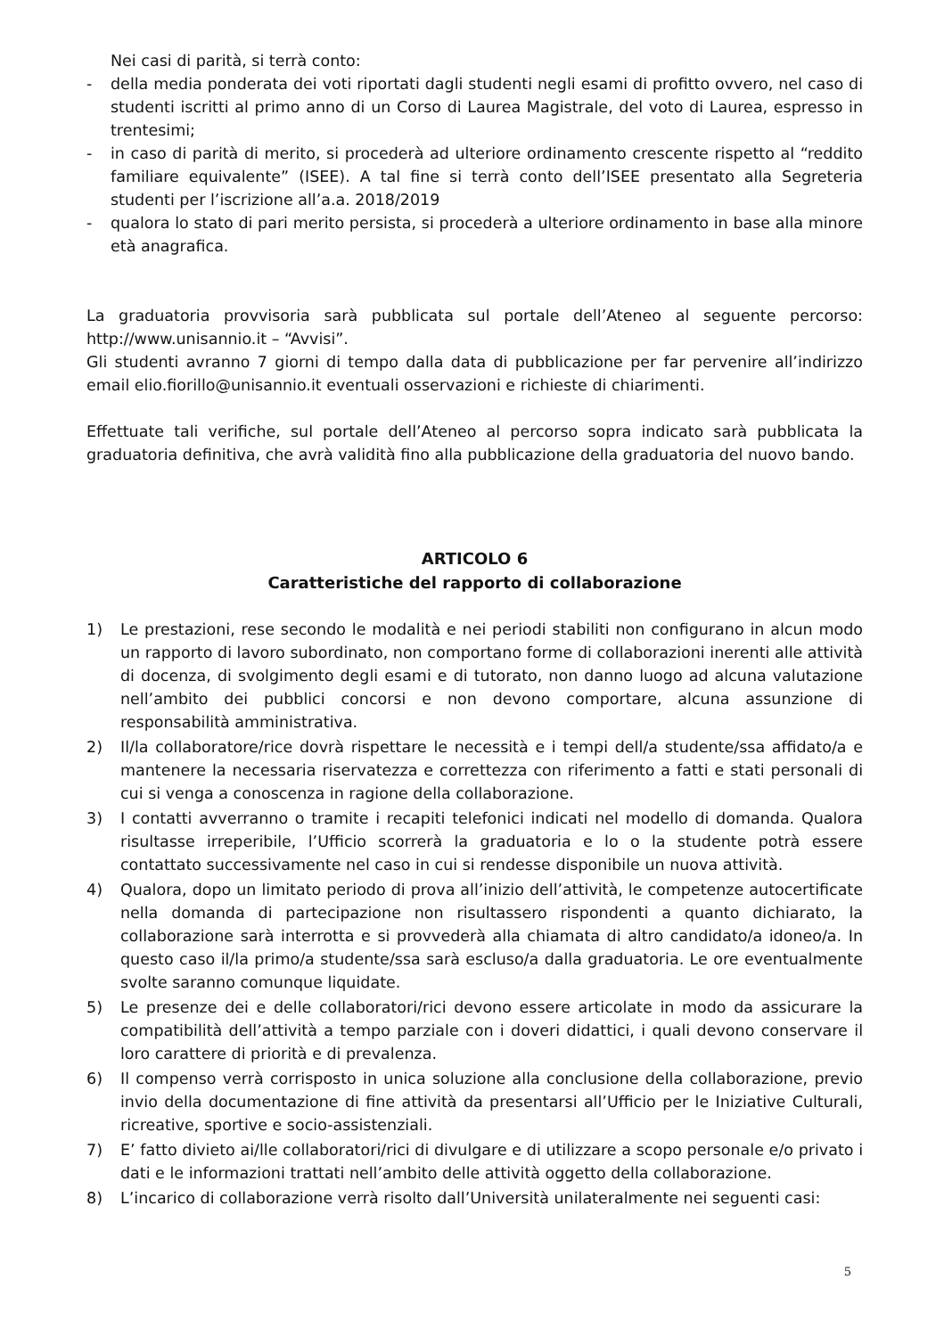Nei casi di parità, si terrà conto:
- della media ponderata dei voti riportati dagli studenti negli esami di profitto ovvero, nel caso di studenti iscritti al primo anno di un Corso di Laurea Magistrale, del voto di Laurea, espresso in trentesimi;
- in caso di parità di merito, si procederà ad ulteriore ordinamento crescente rispetto al “reddito familiare equivalente” (ISEE). A tal fine si terrà conto dell’ISEE presentato alla Segreteria studenti per l’iscrizione all’a.a. 2018/2019
- qualora lo stato di pari merito persista, si procederà a ulteriore ordinamento in base alla minore età anagrafica.
La graduatoria provvisoria sarà pubblicata sul portale dell’Ateneo al seguente percorso: http://www.unisannio.it – “Avvisi”.
Gli studenti avranno 7 giorni di tempo dalla data di pubblicazione per far pervenire all’indirizzo email elio.fiorillo@unisannio.it eventuali osservazioni e richieste di chiarimenti.
Effettuate tali verifiche, sul portale dell’Ateneo al percorso sopra indicato sarà pubblicata la graduatoria definitiva, che avrà validità fino alla pubblicazione della graduatoria del nuovo bando.
ARTICOLO 6
Caratteristiche del rapporto di collaborazione
1) Le prestazioni, rese secondo le modalità e nei periodi stabiliti non configurano in alcun modo un rapporto di lavoro subordinato, non comportano forme di collaborazioni inerenti alle attività di docenza, di svolgimento degli esami e di tutorato, non danno luogo ad alcuna valutazione nell’ambito dei pubblici concorsi e non devono comportare, alcuna assunzione di responsabilità amministrativa.
2) Il/la collaboratore/rice dovrà rispettare le necessità e i tempi dell/a studente/ssa affidato/a e mantenere la necessaria riservatezza e correttezza con riferimento a fatti e stati personali di cui si venga a conoscenza in ragione della collaborazione.
3) I contatti avverranno o tramite i recapiti telefonici indicati nel modello di domanda. Qualora risultasse irreperibile, l’Ufficio scorrerà la graduatoria e lo o la studente potrà essere contattato successivamente nel caso in cui si rendesse disponibile un nuova attività.
4) Qualora, dopo un limitato periodo di prova all’inizio dell’attività, le competenze autocertificate nella domanda di partecipazione non risultassero rispondenti a quanto dichiarato, la collaborazione sarà interrotta e si provvederà alla chiamata di altro candidato/a idoneo/a. In questo caso il/la primo/a studente/ssa sarà escluso/a dalla graduatoria. Le ore eventualmente svolte saranno comunque liquidate.
5) Le presenze dei e delle collaboratori/rici devono essere articolate in modo da assicurare la compatibilità dell’attività a tempo parziale con i doveri didattici, i quali devono conservare il loro carattere di priorità e di prevalenza.
6) Il compenso verrà corrisposto in unica soluzione alla conclusione della collaborazione, previo invio della documentazione di fine attività da presentarsi all’Ufficio per le Iniziative Culturali, ricreative, sportive e socio-assistenziali.
7) E’ fatto divieto ai/lle collaboratori/rici di divulgare e di utilizzare a scopo personale e/o privato i dati e le informazioni trattati nell’ambito delle attività oggetto della collaborazione.
8) L’incarico di collaborazione verrà risolto dall’Università unilateralmente nei seguenti casi:
5